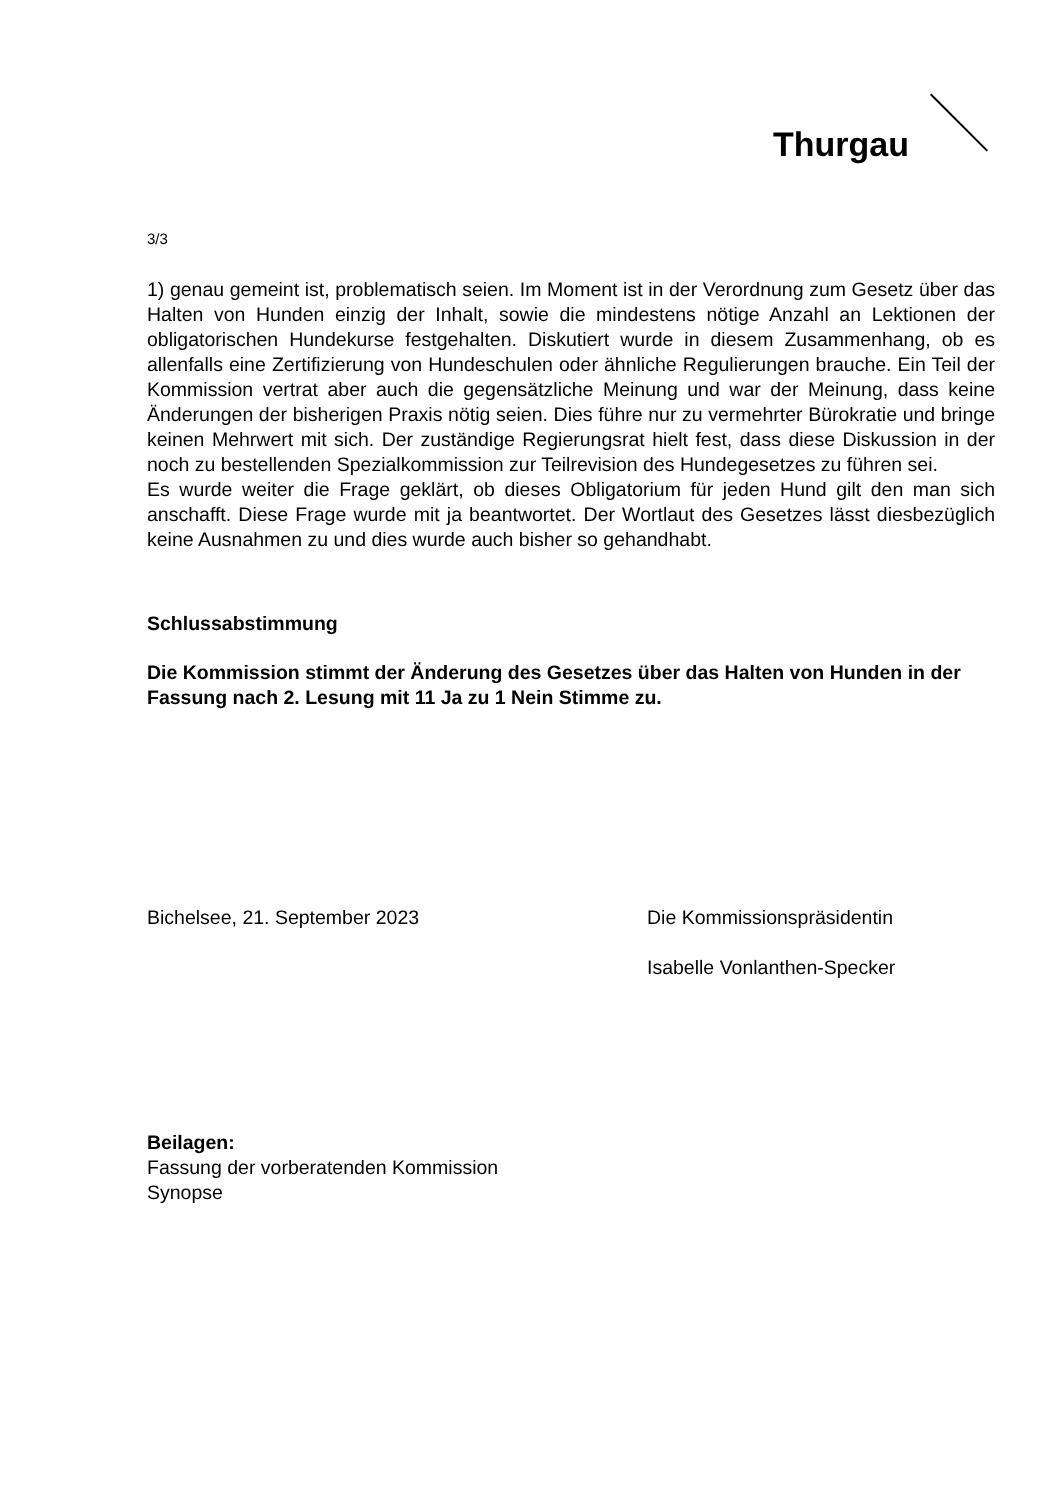Thurgau
3/3
1) genau gemeint ist, problematisch seien. Im Moment ist in der Verordnung zum Gesetz über das Halten von Hunden einzig der Inhalt, sowie die mindestens nötige Anzahl an Lektionen der obligatorischen Hundekurse festgehalten. Diskutiert wurde in diesem Zusammenhang, ob es allenfalls eine Zertifizierung von Hundeschulen oder ähnliche Regulierungen brauche. Ein Teil der Kommission vertrat aber auch die gegensätzliche Meinung und war der Meinung, dass keine Änderungen der bisherigen Praxis nötig seien. Dies führe nur zu vermehrter Bürokratie und bringe keinen Mehrwert mit sich. Der zuständige Regierungsrat hielt fest, dass diese Diskussion in der noch zu bestellenden Spezialkommission zur Teilrevision des Hundegesetzes zu führen sei.
Es wurde weiter die Frage geklärt, ob dieses Obligatorium für jeden Hund gilt den man sich anschafft. Diese Frage wurde mit ja beantwortet. Der Wortlaut des Gesetzes lässt diesbezüglich keine Ausnahmen zu und dies wurde auch bisher so gehandhabt.
Schlussabstimmung
Die Kommission stimmt der Änderung des Gesetzes über das Halten von Hunden in der Fassung nach 2. Lesung mit 11 Ja zu 1 Nein Stimme zu.
Bichelsee, 21. September 2023 Die Kommissionspräsidentin
Isabelle Vonlanthen-Specker
Beilagen:
Fassung der vorberatenden Kommission
Synopse